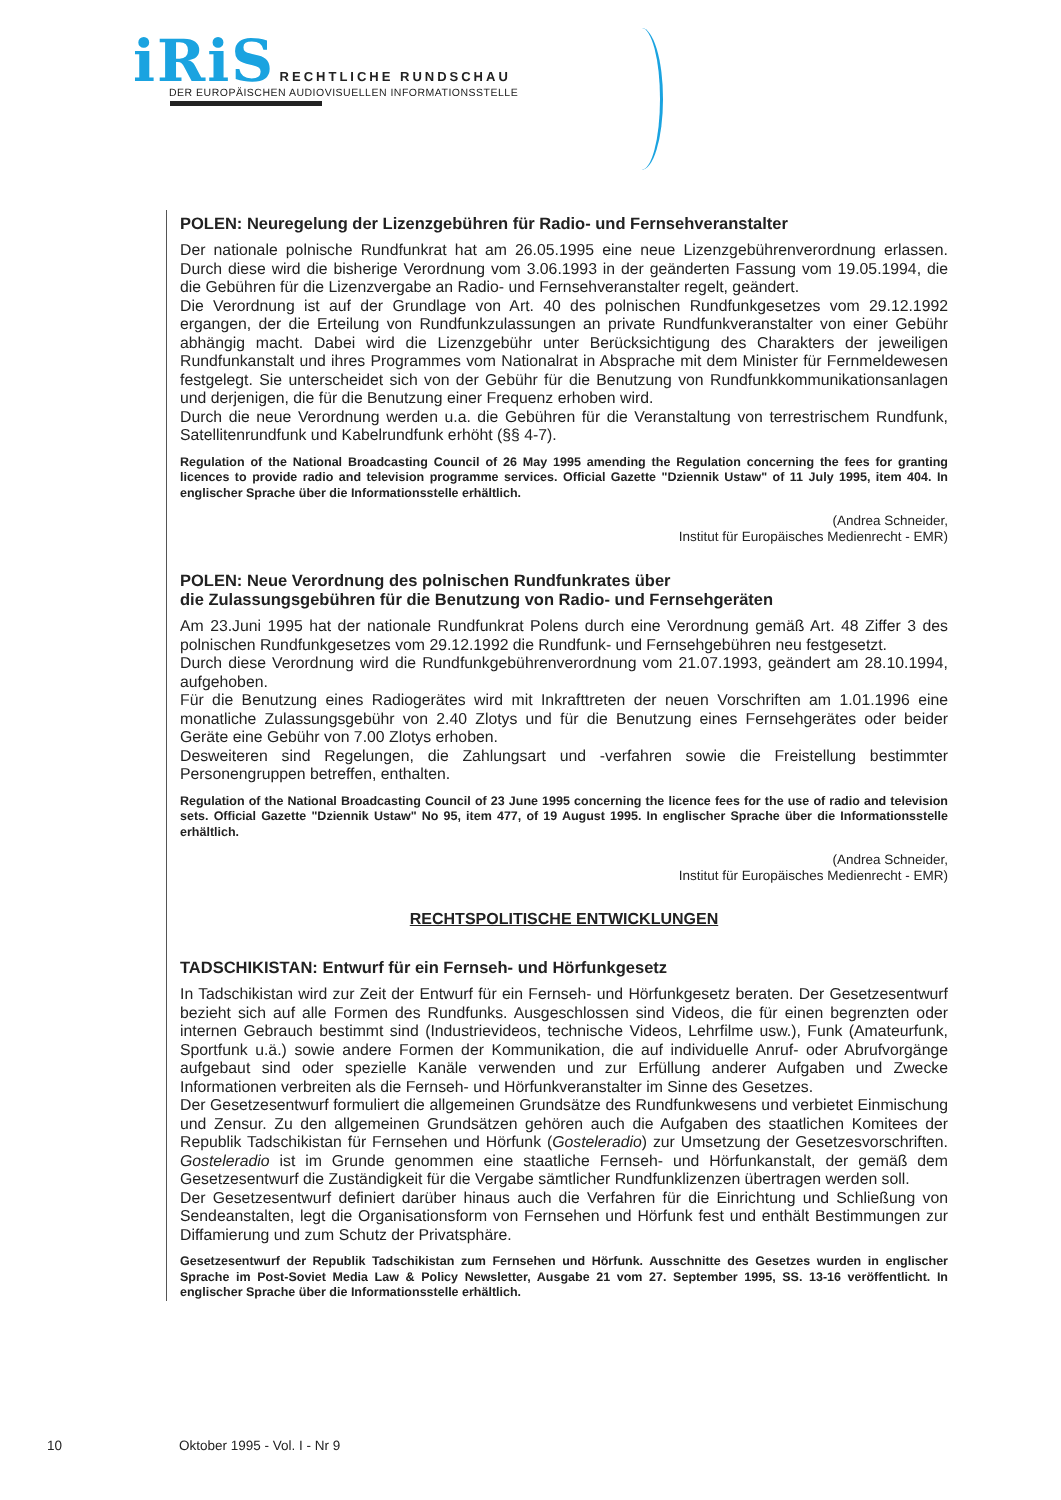iRiS RECHTLICHE RUNDSCHAU
DER EUROPÄISCHEN AUDIOVISUELLEN INFORMATIONSSTELLE
POLEN: Neuregelung der Lizenzgebühren für Radio- und Fernsehveranstalter
Der nationale polnische Rundfunkrat hat am 26.05.1995 eine neue Lizenzgebührenverordnung erlassen. Durch diese wird die bisherige Verordnung vom 3.06.1993 in der geänderten Fassung vom 19.05.1994, die die Gebühren für die Lizenzvergabe an Radio- und Fernsehveranstalter regelt, geändert.
Die Verordnung ist auf der Grundlage von Art. 40 des polnischen Rundfunkgesetzes vom 29.12.1992 ergangen, der die Erteilung von Rundfunkzulassungen an private Rundfunkveranstalter von einer Gebühr abhängig macht. Dabei wird die Lizenzgebühr unter Berücksichtigung des Charakters der jeweiligen Rundfunkanstalt und ihres Programmes vom Nationalrat in Absprache mit dem Minister für Fernmeldewesen festgelegt. Sie unterscheidet sich von der Gebühr für die Benutzung von Rundfunkkommunikationsanlagen und derjenigen, die für die Benutzung einer Frequenz erhoben wird.
Durch die neue Verordnung werden u.a. die Gebühren für die Veranstaltung von terrestrischem Rundfunk, Satellitenrundfunk und Kabelrundfunk erhöht (§§ 4-7).
Regulation of the National Broadcasting Council of 26 May 1995 amending the Regulation concerning the fees for granting licences to provide radio and television programme services. Official Gazette "Dziennik Ustaw" of 11 July 1995, item 404. In englischer Sprache über die Informationsstelle erhältlich.
(Andrea Schneider,
Institut für Europäisches Medienrecht - EMR)
POLEN: Neue Verordnung des polnischen Rundfunkrates über
die Zulassungsgebühren für die Benutzung von Radio- und Fernsehgeräten
Am 23.Juni 1995 hat der nationale Rundfunkrat Polens durch eine Verordnung gemäß Art. 48 Ziffer 3 des polnischen Rundfunkgesetzes vom 29.12.1992 die Rundfunk- und Fernsehgebühren neu festgesetzt.
Durch diese Verordnung wird die Rundfunkgebührenverordnung vom 21.07.1993, geändert am 28.10.1994, aufgehoben.
Für die Benutzung eines Radiogerätes wird mit Inkrafttreten der neuen Vorschriften am 1.01.1996 eine monatliche Zulassungsgebühr von 2.40 Zlotys und für die Benutzung eines Fernsehgerätes oder beider Geräte eine Gebühr von 7.00 Zlotys erhoben.
Desweiteren sind Regelungen, die Zahlungsart und -verfahren sowie die Freistellung bestimmter Personengruppen betreffen, enthalten.
Regulation of the National Broadcasting Council of 23 June 1995 concerning the licence fees for the use of radio and television sets. Official Gazette "Dziennik Ustaw" No 95, item 477, of 19 August 1995. In englischer Sprache über die Informationsstelle erhältlich.
(Andrea Schneider,
Institut für Europäisches Medienrecht - EMR)
RECHTSPOLITISCHE ENTWICKLUNGEN
TADSCHIKISTAN: Entwurf für ein Fernseh- und Hörfunkgesetz
In Tadschikistan wird zur Zeit der Entwurf für ein Fernseh- und Hörfunkgesetz beraten. Der Gesetzesentwurf bezieht sich auf alle Formen des Rundfunks. Ausgeschlossen sind Videos, die für einen begrenzten oder internen Gebrauch bestimmt sind (Industrievideos, technische Videos, Lehrfilme usw.), Funk (Amateurfunk, Sportfunk u.ä.) sowie andere Formen der Kommunikation, die auf individuelle Anruf- oder Abrufvorgänge aufgebaut sind oder spezielle Kanäle verwenden und zur Erfüllung anderer Aufgaben und Zwecke Informationen verbreiten als die Fernseh- und Hörfunkveranstalter im Sinne des Gesetzes.
Der Gesetzesentwurf formuliert die allgemeinen Grundsätze des Rundfunkwesens und verbietet Einmischung und Zensur. Zu den allgemeinen Grundsätzen gehören auch die Aufgaben des staatlichen Komitees der Republik Tadschikistan für Fernsehen und Hörfunk (Gosteleradio) zur Umsetzung der Gesetzesvorschriften. Gosteleradio ist im Grunde genommen eine staatliche Fernseh- und Hörfunkanstalt, der gemäß dem Gesetzesentwurf die Zuständigkeit für die Vergabe sämtlicher Rundfunklizenzen übertragen werden soll.
Der Gesetzesentwurf definiert darüber hinaus auch die Verfahren für die Einrichtung und Schließung von Sendeanstalten, legt die Organisationsform von Fernsehen und Hörfunk fest und enthält Bestimmungen zur Diffamierung und zum Schutz der Privatsphäre.
Gesetzesentwurf der Republik Tadschikistan zum Fernsehen und Hörfunk. Ausschnitte des Gesetzes wurden in englischer Sprache im Post-Soviet Media Law & Policy Newsletter, Ausgabe 21 vom 27. September 1995, SS. 13-16 veröffentlicht. In englischer Sprache über die Informationsstelle erhältlich.
10 Oktober 1995 - Vol. I - Nr 9